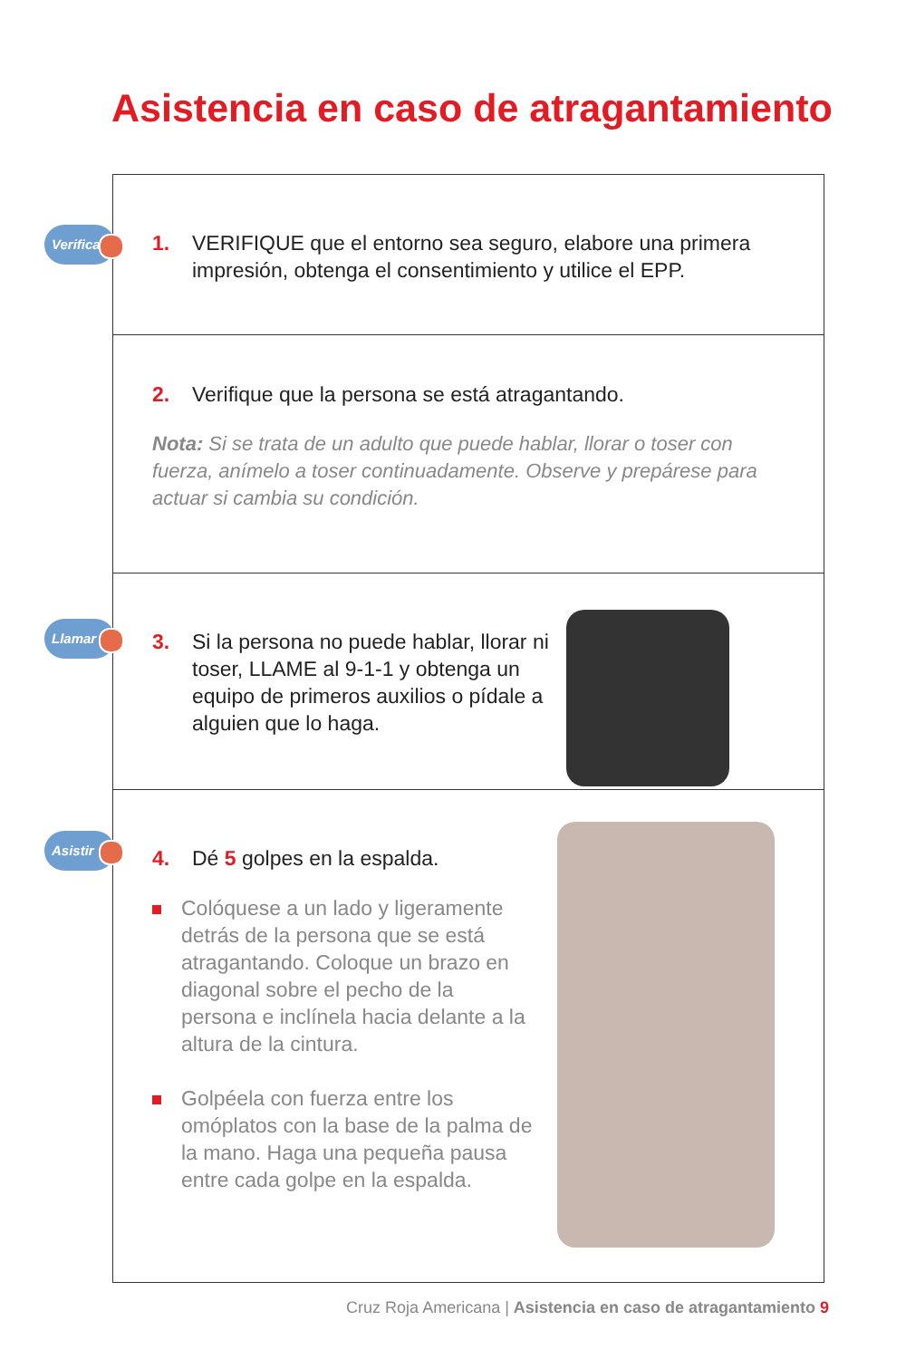Asistencia en caso de atragantamiento
Verificar
1. VERIFIQUE que el entorno sea seguro, elabore una primera impresión, obtenga el consentimiento y utilice el EPP.
2. Verifique que la persona se está atragantando.
Nota: Si se trata de un adulto que puede hablar, llorar o toser con fuerza, anímelo a toser continuadamente. Observe y prepárese para actuar si cambia su condición.
Llamar
3. Si la persona no puede hablar, llorar ni toser, LLAME al 9-1-1 y obtenga un equipo de primeros auxilios o pídale a alguien que lo haga.
Asistir
4. Dé 5 golpes en la espalda.
Colóquese a un lado y ligeramente detrás de la persona que se está atragantando. Coloque un brazo en diagonal sobre el pecho de la persona e inclínela hacia delante a la altura de la cintura.
Golpéela con fuerza entre los omóplatos con la base de la palma de la mano. Haga una pequeña pausa entre cada golpe en la espalda.
Cruz Roja Americana | Asistencia en caso de atragantamiento 9